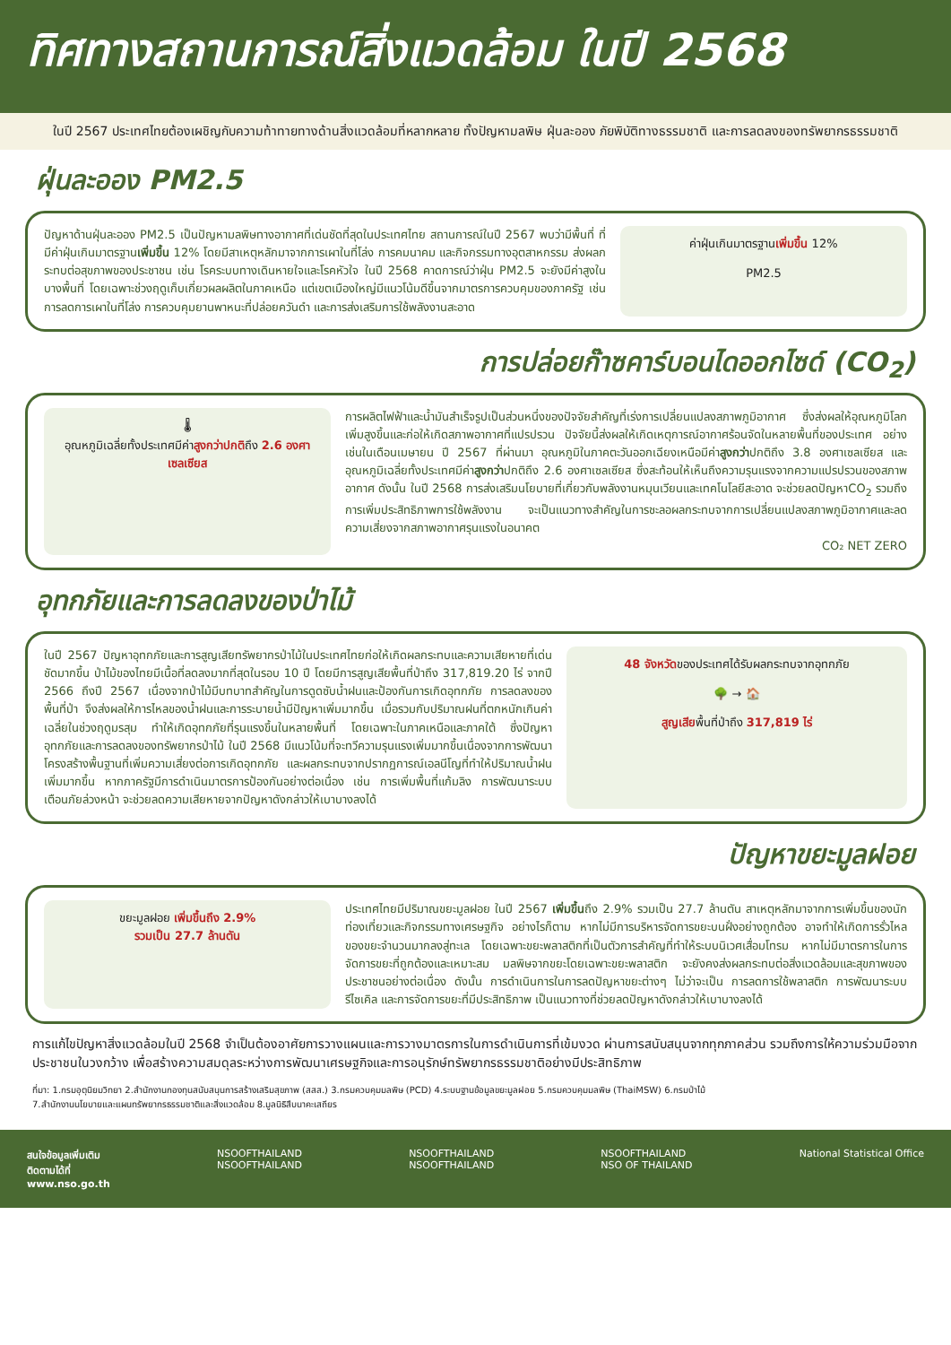ทิศทางสถานการณ์สิ่งแวดล้อม ในปี 2568
ในปี 2567 ประเทศไทยต้องเผชิญกับความท้าทายทางด้านสิ่งแวดล้อมที่หลากหลาย ทั้งปัญหามลพิษ ฝุ่นละออง ภัยพิบัติทางธรรมชาติ และการลดลงของทรัพยากรธรรมชาติ
ฝุ่นละออง PM2.5
ปัญหาด้านฝุ่นละออง PM2.5 เป็นปัญหามลพิษทางอากาศที่เด่นชัดที่สุดในประเทศไทย สถานการณ์ในปี 2567 พบว่ามีพื้นที่ ที่มีค่าฝุ่นเกินมาตรฐานเพิ่มขึ้น 12% โดยมีสาเหตุหลักมาจากการเผาในที่โล่ง การคมนาคม และกิจกรรมทางอุตสาหกรรม ส่งผลกระทบต่อสุขภาพของประชาชน เช่น โรคระบบทางเดินหายใจและโรคหัวใจ ในปี 2568 คาดการณ์ว่าฝุ่น PM2.5 จะยังมีค่าสูงในบางพื้นที่ โดยเฉพาะช่วงฤดูเก็บเกี่ยวผลผลิตในภาคเหนือ แต่เขตเมืองใหญ่มีแนวโน้มดีขึ้นจากมาตรการควบคุมของภาครัฐ เช่น การลดการเผาในที่โล่ง การควบคุมยานพาหนะที่ปล่อยควันดำ และการส่งเสริมการใช้พลังงานสะอาด
ค่าฝุ่นเกินมาตรฐานเพิ่มขึ้น 12%
PM2.5
การปล่อยก๊าซคาร์บอนไดออกไซด์ (CO<sub>2</sub>)
🌡
อุณหภูมิเฉลี่ยทั้งประเทศมีค่าสูงกว่าปกติถึง 2.6 องศาเซลเซียส
การผลิตไฟฟ้าและน้ำมันสำเร็จรูปเป็นส่วนหนึ่งของปัจจัยสำคัญที่เร่งการเปลี่ยนแปลงสภาพภูมิอากาศ ซึ่งส่งผลให้อุณหภูมิโลกเพิ่มสูงขึ้นและก่อให้เกิดสภาพอากาศที่แปรปรวน ปัจจัยนี้ส่งผลให้เกิดเหตุการณ์อากาศร้อนจัดในหลายพื้นที่ของประเทศ อย่างเช่นในเดือนเมษายน ปี 2567 ที่ผ่านมา อุณหภูมิในภาคตะวันออกเฉียงเหนือมีค่าสูงกว่าปกติถึง 3.8 องศาเซลเซียส และอุณหภูมิเฉลี่ยทั้งประเทศมีค่าสูงกว่าปกติถึง 2.6 องศาเซลเซียส ซึ่งสะท้อนให้เห็นถึงความรุนแรงจากความแปรปรวนของสภาพอากาศ ดังนั้น ในปี 2568 การส่งเสริมนโยบายที่เกี่ยวกับพลังงานหมุนเวียนและเทคโนโลยีสะอาด จะช่วยลดปัญหาCO<sub>2</sub> รวมถึงการเพิ่มประสิทธิภาพการใช้พลังงาน จะเป็นแนวทางสำคัญในการชะลอผลกระทบจากการเปลี่ยนแปลงสภาพภูมิอากาศและลดความเสี่ยงจากสภาพอากาศรุนแรงในอนาคต
CO₂ NET ZERO
อุทกภัยและการลดลงของป่าไม้
ในปี 2567 ปัญหาอุทกภัยและการสูญเสียทรัพยากรป่าไม้ในประเทศไทยก่อให้เกิดผลกระทบและความเสียหายที่เด่นชัดมากขึ้น ป่าไม้ของไทยมีเนื้อที่ลดลงมากที่สุดในรอบ 10 ปี โดยมีการสูญเสียพื้นที่ป่าถึง 317,819.20 ไร่ จากปี 2566 ถึงปี 2567 เนื่องจากป่าไม้มีบทบาทสำคัญในการดูดซับน้ำฝนและป้องกันการเกิดอุทกภัย การลดลงของพื้นที่ป่า จึงส่งผลให้การไหลของน้ำฝนและการระบายน้ำมีปัญหาเพิ่มมากขึ้น เมื่อรวมกับปริมาณฝนที่ตกหนักเกินค่าเฉลี่ยในช่วงฤดูมรสุม ทำให้เกิดอุทกภัยที่รุนแรงขึ้นในหลายพื้นที่ โดยเฉพาะในภาคเหนือและภาคใต้ ซึ่งปัญหาอุทกภัยและการลดลงของทรัพยากรป่าไม้ ในปี 2568 มีแนวโน้มที่จะทวีความรุนแรงเพิ่มมากขึ้นเนื่องจากการพัฒนาโครงสร้างพื้นฐานที่เพิ่มความเสี่ยงต่อการเกิดอุทกภัย และผลกระทบจากปรากฏการณ์เอลนีโญที่ทำให้ปริมาณน้ำฝนเพิ่มมากขึ้น หากภาครัฐมีการดำเนินมาตรการป้องกันอย่างต่อเนื่อง เช่น การเพิ่มพื้นที่แก้มลิง การพัฒนาระบบเตือนภัยล่วงหน้า จะช่วยลดความเสียหายจากปัญหาดังกล่าวให้เบาบางลงได้
48 จังหวัดของประเทศได้รับผลกระทบจากอุทกภัย
🌳 → 🏠
สูญเสียพื้นที่ป่าถึง 317,819 ไร่
ปัญหาขยะมูลฝอย
ขยะมูลฝอย เพิ่มขึ้นถึง 2.9%
รวมเป็น 27.7 ล้านตัน
ประเทศไทยมีปริมาณขยะมูลฝอย ในปี 2567 เพิ่มขึ้นถึง 2.9% รวมเป็น 27.7 ล้านตัน สาเหตุหลักมาจากการเพิ่มขึ้นของนักท่องเที่ยวและกิจกรรมทางเศรษฐกิจ อย่างไรก็ตาม หากไม่มีการบริหารจัดการขยะบนฝั่งอย่างถูกต้อง อาจทำให้เกิดการรั่วไหลของขยะจำนวนมากลงสู่ทะเล โดยเฉพาะขยะพลาสติกที่เป็นตัวการสำคัญที่ทำให้ระบบนิเวศเสื่อมโทรม หากไม่มีมาตรการในการจัดการขยะที่ถูกต้องและเหมาะสม มลพิษจากขยะโดยเฉพาะขยะพลาสติก จะยังคงส่งผลกระทบต่อสิ่งแวดล้อมและสุขภาพของประชาชนอย่างต่อเนื่อง ดังนั้น การดำเนินการในการลดปัญหาขยะต่างๆ ไม่ว่าจะเป็น การลดการใช้พลาสติก การพัฒนาระบบรีไซเคิล และการจัดการขยะที่มีประสิทธิภาพ เป็นแนวทางที่ช่วยลดปัญหาดังกล่าวให้เบาบางลงได้
การแก้ไขปัญหาสิ่งแวดล้อมในปี 2568 จำเป็นต้องอาศัยการวางแผนและการวางมาตรการในการดำเนินการที่เข้มงวด ผ่านการสนับสนุนจากทุกภาคส่วน รวมถึงการให้ความร่วมมือจากประชาชนในวงกว้าง เพื่อสร้างความสมดุลระหว่างการพัฒนาเศรษฐกิจและการอนุรักษ์ทรัพยากรธรรมชาติอย่างมีประสิทธิภาพ
ที่มา: 1.กรมอุตุนิยมวิทยา 2.สำนักงานกองทุนสนับสนุนการสร้างเสริมสุขภาพ (สสส.) 3.กรมควบคุมมลพิษ (PCD) 4.ระบบฐานข้อมูลขยะมูลฝอย 5.กรมควบคุมมลพิษ (ThaiMSW) 6.กรมป่าไม้
7.สำนักงานนโยบายและแผนทรัพยากรธรรมชาติและสิ่งแวดล้อม 8.มูลนิธิสืบนาคะเสถียร
สนใจข้อมูลเพิ่มเติม
ติดตามได้ที่
www.nso.go.th
NSOOFTHAILAND
NSOOFTHAILAND
NSOOFTHAILAND
NSOOFTHAILAND
NSOOFTHAILAND
NSO OF THAILAND
National Statistical Office